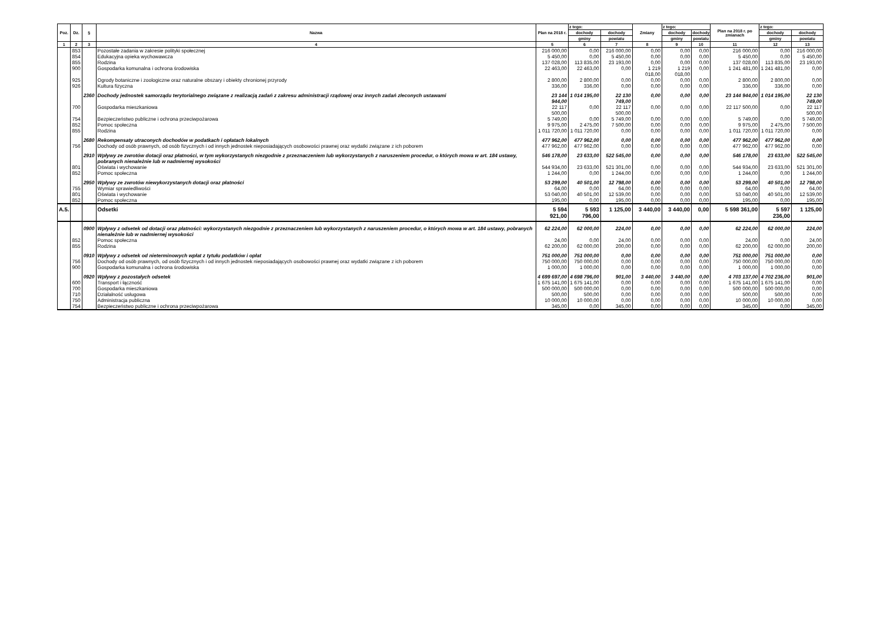| Poz. | Dz. | § | Nazwa | Plan na 2018 r. | z tego: | | Zmiany | z tego: | | Plan na 2018 r. po zmianach | z tego: | |
| --- | --- | --- | --- | --- | --- | --- | --- | --- | --- | --- | --- | --- |
| | | | | | dochody | dochody | | dochody | dochody | | dochody | dochody |
| | | | | | gminy | powiatu | | gminy | powiatu | | gminy | powiatu |
| 1 | 2 | 3 | 4 | 5 | 6 | 7 | 8 | 9 | 10 | 11 | 12 | 13 |
| | 853 | | Pozostałe zadania w zakresie polityki społecznej | 216 000,00 | 0,00 | 216 000,00 | 0,00 | 0,00 | 0,00 | 216 000,00 | 0,00 | 216 000,00 |
| | 854 | | Edukacyjna opieka wychowawcza | 5 450,00 | 0,00 | 5 450,00 | 0,00 | 0,00 | 0,00 | 5 450,00 | 0,00 | 5 450,00 |
| | 855 | | Rodzina | 137 028,00 | 113 835,00 | 23 193,00 | 0,00 | 0,00 | 0,00 | 137 028,00 | 113 835,00 | 23 193,00 |
| | 900 | | Gospodarka komunalna i ochrona środowiska | 22 463,00 | 22 463,00 | 0,00 | 1 219 018,00 | 1 219 018,00 | 0,00 | 1 241 481,00 | 1 241 481,00 | 0,00 |
| | 925 | | Ogrody botaniczne i zoologiczne oraz naturalne obszary i obiekty chronionej przyrody | 2 800,00 | 2 800,00 | 0,00 | 0,00 | 0,00 | 0,00 | 2 800,00 | 2 800,00 | 0,00 |
| | 926 | | Kultura fizyczna | 336,00 | 336,00 | 0,00 | 0,00 | 0,00 | 0,00 | 336,00 | 336,00 | 0,00 |
| | | 2360 | Dochody jednostek samorządu terytorialnego związane z realizacją zadań z zakresu administracji rządowej oraz innych zadań zleconych ustawami | 23 144 944,00 | 1 014 195,00 | 22 130 749,00 | 0,00 | 0,00 | 0,00 | 23 144 944,00 | 1 014 195,00 | 22 130 749,00 |
| | 700 | | Gospodarka mieszkaniowa | 22 117 500,00 | 0,00 | 22 117 500,00 | 0,00 | 0,00 | 0,00 | 22 117 500,00 | 0,00 | 22 117 500,00 |
| | 754 | | Bezpieczeństwo publiczne i ochrona przeciwpożarowa | 5 749,00 | 0,00 | 5 749,00 | 0,00 | 0,00 | 0,00 | 5 749,00 | 0,00 | 5 749,00 |
| | 852 | | Pomoc społeczna | 9 975,00 | 2 475,00 | 7 500,00 | 0,00 | 0,00 | 0,00 | 9 975,00 | 2 475,00 | 7 500,00 |
| | 855 | | Rodzina | 1 011 720,00 | 1 011 720,00 | 0,00 | 0,00 | 0,00 | 0,00 | 1 011 720,00 | 1 011 720,00 | 0,00 |
| | | 2680 | Rekompensaty utraconych dochodów w podatkach i opłatach lokalnych | 477 962,00 | 477 962,00 | 0,00 | 0,00 | 0,00 | 0,00 | 477 962,00 | 477 962,00 | 0,00 |
| | 756 | | Dochody od osób prawnych, od osób fizycznych i od innych jednostek nieposiadających osobowości prawnej oraz wydatki związane z ich poborem | 477 962,00 | 477 962,00 | 0,00 | 0,00 | 0,00 | 0,00 | 477 962,00 | 477 962,00 | 0,00 |
| | | 2910 | Wpływy ze zwrotów dotacji oraz płatności, w tym wykorzystanych niezgodnie z przeznaczeniem lub wykorzystanych z naruszeniem procedur, o których mowa w art. 184 ustawy, pobranych nienależnie lub w nadmiernej wysokości | 546 178,00 | 23 633,00 | 522 545,00 | 0,00 | 0,00 | 0,00 | 546 178,00 | 23 633,00 | 522 545,00 |
| | 801 | | Oświata i wychowanie | 544 934,00 | 23 633,00 | 521 301,00 | 0,00 | 0,00 | 0,00 | 544 934,00 | 23 633,00 | 521 301,00 |
| | 852 | | Pomoc społeczna | 1 244,00 | 0,00 | 1 244,00 | 0,00 | 0,00 | 0,00 | 1 244,00 | 0,00 | 1 244,00 |
| | | 2950 | Wpływy ze zwrotów niewykorzystanych dotacji oraz płatności | 53 299,00 | 40 501,00 | 12 798,00 | 0,00 | 0,00 | 0,00 | 53 299,00 | 40 501,00 | 12 798,00 |
| | 755 | | Wymiar sprawiedliwości | 64,00 | 0,00 | 64,00 | 0,00 | 0,00 | 0,00 | 64,00 | 0,00 | 64,00 |
| | 801 | | Oświata i wychowanie | 53 040,00 | 40 501,00 | 12 539,00 | 0,00 | 0,00 | 0,00 | 53 040,00 | 40 501,00 | 12 539,00 |
| | 852 | | Pomoc społeczna | 195,00 | 0,00 | 195,00 | 0,00 | 0,00 | 0,00 | 195,00 | 0,00 | 195,00 |
| A.5. | | | Odsetki | 5 594 921,00 | 5 593 796,00 | 1 125,00 | 3 440,00 | 3 440,00 | 0,00 | 5 598 361,00 | 5 597 236,00 | 1 125,00 |
| | | 0900 | Wpływy z odsetek od dotacji oraz płatności: wykorzystanych niezgodnie z przeznaczeniem lub wykorzystanych z naruszeniem procedur, o których mowa w art. 184 ustawy, pobranych nienależnie lub w nadmiernej wysokości | 62 224,00 | 62 000,00 | 224,00 | 0,00 | 0,00 | 0,00 | 62 224,00 | 62 000,00 | 224,00 |
| | 852 | | Pomoc społeczna | 24,00 | 0,00 | 24,00 | 0,00 | 0,00 | 0,00 | 24,00 | 0,00 | 24,00 |
| | 855 | | Rodzina | 62 200,00 | 62 000,00 | 200,00 | 0,00 | 0,00 | 0,00 | 62 200,00 | 62 000,00 | 200,00 |
| | | 0910 | Wpływy z odsetek od nieterminowych wpłat z tytułu podatków i opłat | 751 000,00 | 751 000,00 | 0,00 | 0,00 | 0,00 | 0,00 | 751 000,00 | 751 000,00 | 0,00 |
| | 756 | | Dochody od osób prawnych, od osób fizycznych i od innych jednostek nieposiadających osobowości prawnej oraz wydatki związane z ich poborem | 750 000,00 | 750 000,00 | 0,00 | 0,00 | 0,00 | 0,00 | 750 000,00 | 750 000,00 | 0,00 |
| | 900 | | Gospodarka komunalna i ochrona środowiska | 1 000,00 | 1 000,00 | 0,00 | 0,00 | 0,00 | 0,00 | 1 000,00 | 1 000,00 | 0,00 |
| | | 0920 | Wpływy z pozostałych odsetek | 4 699 697,00 | 4 698 796,00 | 901,00 | 3 440,00 | 3 440,00 | 0,00 | 4 703 137,00 | 4 702 236,00 | 901,00 |
| | 600 | | Transport i łączność | 1 675 141,00 | 1 675 141,00 | 0,00 | 0,00 | 0,00 | 0,00 | 1 675 141,00 | 1 675 141,00 | 0,00 |
| | 700 | | Gospodarka mieszkaniowa | 500 000,00 | 500 000,00 | 0,00 | 0,00 | 0,00 | 0,00 | 500 000,00 | 500 000,00 | 0,00 |
| | 710 | | Działalność usługowa | 500,00 | 500,00 | 0,00 | 0,00 | 0,00 | 0,00 | 500,00 | 500,00 | 0,00 |
| | 750 | | Administracja publiczna | 10 000,00 | 10 000,00 | 0,00 | 0,00 | 0,00 | 0,00 | 10 000,00 | 10 000,00 | 0,00 |
| | 754 | | Bezpieczeństwo publiczne i ochrona przeciwpożarowa | 345,00 | 0,00 | 345,00 | 0,00 | 0,00 | 0,00 | 345,00 | 0,00 | 345,00 |